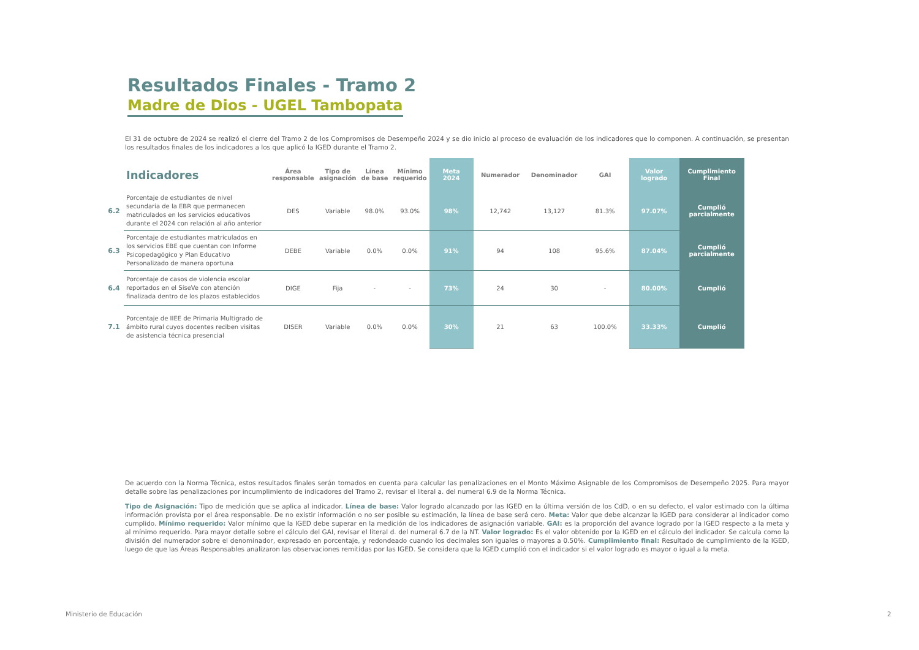Resultados Finales - Tramo 2
Madre de Dios - UGEL Tambopata
El 31 de octubre de 2024 se realizó el cierre del Tramo 2 de los Compromisos de Desempeño 2024 y se dio inicio al proceso de evaluación de los indicadores que lo componen. A continuación, se presentan los resultados finales de los indicadores a los que aplicó la IGED durante el Tramo 2.
| | Indicadores | Área responsable | Tipo de asignación | Línea de base | Mínimo requerido | Meta 2024 | Numerador | Denominador | GAI | Valor logrado | Cumplimiento Final |
| --- | --- | --- | --- | --- | --- | --- | --- | --- | --- | --- | --- |
| 6.2 | Porcentaje de estudiantes de nivel secundaria de la EBR que permanecen matriculados en los servicios educativos durante el 2024 con relación al año anterior | DES | Variable | 98.0% | 93.0% | 98% | 12,742 | 13,127 | 81.3% | 97.07% | Cumplió parcialmente |
| 6.3 | Porcentaje de estudiantes matriculados en los servicios EBE que cuentan con Informe Psicopedagógico y Plan Educativo Personalizado de manera oportuna | DEBE | Variable | 0.0% | 0.0% | 91% | 94 | 108 | 95.6% | 87.04% | Cumplió parcialmente |
| 6.4 | Porcentaje de casos de violencia escolar reportados en el SíseVe con atención finalizada dentro de los plazos establecidos | DIGE | Fija | - | - | 73% | 24 | 30 | - | 80.00% | Cumplió |
| 7.1 | Porcentaje de IIEE de Primaria Multigrado de ámbito rural cuyos docentes reciben visitas de asistencia técnica presencial | DISER | Variable | 0.0% | 0.0% | 30% | 21 | 63 | 100.0% | 33.33% | Cumplió |
De acuerdo con la Norma Técnica, estos resultados finales serán tomados en cuenta para calcular las penalizaciones en el Monto Máximo Asignable de los Compromisos de Desempeño 2025. Para mayor detalle sobre las penalizaciones por incumplimiento de indicadores del Tramo 2, revisar el literal a. del numeral 6.9 de la Norma Técnica.
Tipo de Asignación: Tipo de medición que se aplica al indicador. Línea de base: Valor logrado alcanzado por las IGED en la última versión de los CdD, o en su defecto, el valor estimado con la última información provista por el área responsable. De no existir información o no ser posible su estimación, la línea de base será cero. Meta: Valor que debe alcanzar la IGED para considerar al indicador como cumplido. Mínimo requerido: Valor mínimo que la IGED debe superar en la medición de los indicadores de asignación variable. GAI: es la proporción del avance logrado por la IGED respecto a la meta y al mínimo requerido. Para mayor detalle sobre el cálculo del GAI, revisar el literal d. del numeral 6.7 de la NT. Valor logrado: Es el valor obtenido por la IGED en el cálculo del indicador. Se calcula como la división del numerador sobre el denominador, expresado en porcentaje, y redondeado cuando los decimales son iguales o mayores a 0.50%. Cumplimiento final: Resultado de cumplimiento de la IGED, luego de que las Áreas Responsables analizaron las observaciones remitidas por las IGED. Se considera que la IGED cumplió con el indicador si el valor logrado es mayor o igual a la meta.
Ministerio de Educación 2